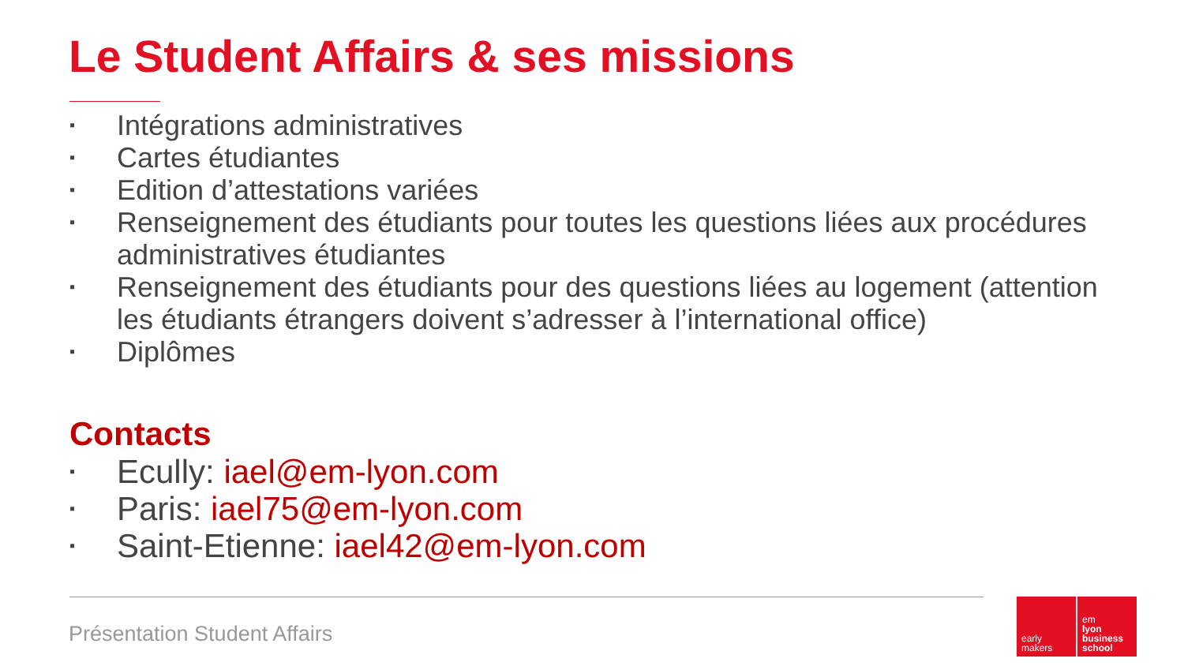Le Student Affairs & ses missions
▪ Intégrations administratives
▪ Cartes étudiantes
▪ Edition d’attestations variées
▪ Renseignement des étudiants pour toutes les questions liées aux procédures administratives étudiantes
▪ Renseignement des étudiants pour des questions liées au logement (attention les étudiants étrangers doivent s’adresser à l’international office)
▪ Diplômes
Contacts
▪ Ecully: iael@em-lyon.com
▪ Paris: iael75@em-lyon.com
▪ Saint-Etienne: iael42@em-lyon.com
Présentation Student Affairs
early
makers
em
lyon
business
school